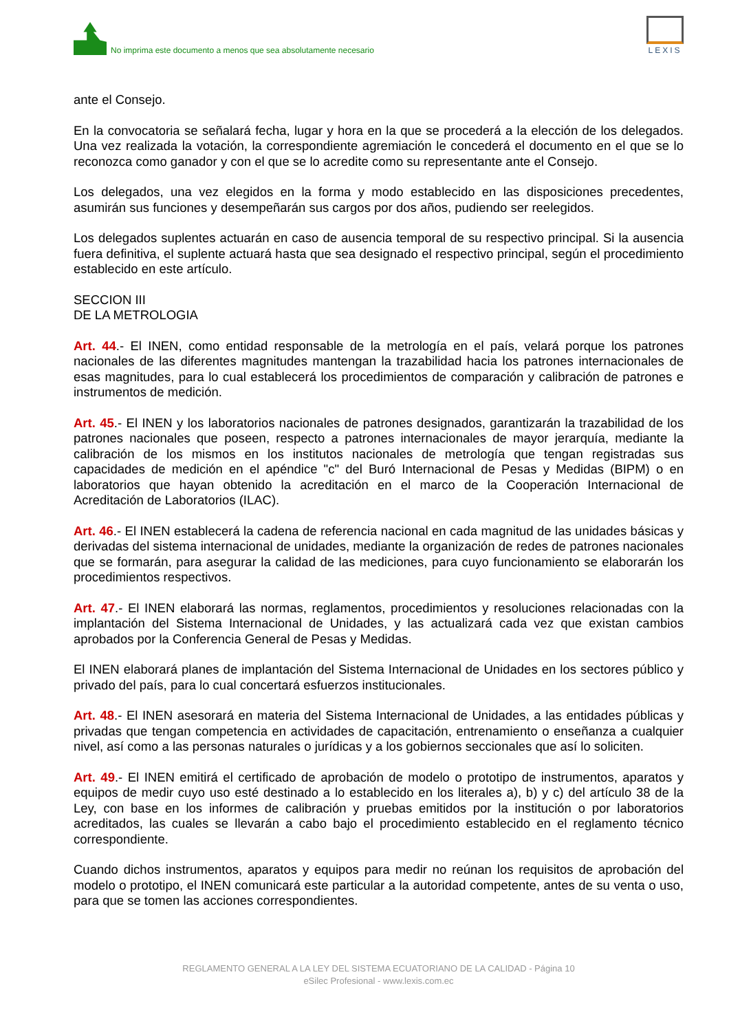No imprima este documento a menos que sea absolutamente necesario
LEXIS
ante el Consejo.
En la convocatoria se señalará fecha, lugar y hora en la que se procederá a la elección de los delegados. Una vez realizada la votación, la correspondiente agremiación le concederá el documento en el que se lo reconozca como ganador y con el que se lo acredite como su representante ante el Consejo.
Los delegados, una vez elegidos en la forma y modo establecido en las disposiciones precedentes, asumirán sus funciones y desempeñarán sus cargos por dos años, pudiendo ser reelegidos.
Los delegados suplentes actuarán en caso de ausencia temporal de su respectivo principal. Si la ausencia fuera definitiva, el suplente actuará hasta que sea designado el respectivo principal, según el procedimiento establecido en este artículo.
SECCION III
DE LA METROLOGIA
Art. 44.- El INEN, como entidad responsable de la metrología en el país, velará porque los patrones nacionales de las diferentes magnitudes mantengan la trazabilidad hacia los patrones internacionales de esas magnitudes, para lo cual establecerá los procedimientos de comparación y calibración de patrones e instrumentos de medición.
Art. 45.- El INEN y los laboratorios nacionales de patrones designados, garantizarán la trazabilidad de los patrones nacionales que poseen, respecto a patrones internacionales de mayor jerarquía, mediante la calibración de los mismos en los institutos nacionales de metrología que tengan registradas sus capacidades de medición en el apéndice "c" del Buró Internacional de Pesas y Medidas (BIPM) o en laboratorios que hayan obtenido la acreditación en el marco de la Cooperación Internacional de Acreditación de Laboratorios (ILAC).
Art. 46.- El INEN establecerá la cadena de referencia nacional en cada magnitud de las unidades básicas y derivadas del sistema internacional de unidades, mediante la organización de redes de patrones nacionales que se formarán, para asegurar la calidad de las mediciones, para cuyo funcionamiento se elaborarán los procedimientos respectivos.
Art. 47.- El INEN elaborará las normas, reglamentos, procedimientos y resoluciones relacionadas con la implantación del Sistema Internacional de Unidades, y las actualizará cada vez que existan cambios aprobados por la Conferencia General de Pesas y Medidas.
El INEN elaborará planes de implantación del Sistema Internacional de Unidades en los sectores público y privado del país, para lo cual concertará esfuerzos institucionales.
Art. 48.- El INEN asesorará en materia del Sistema Internacional de Unidades, a las entidades públicas y privadas que tengan competencia en actividades de capacitación, entrenamiento o enseñanza a cualquier nivel, así como a las personas naturales o jurídicas y a los gobiernos seccionales que así lo soliciten.
Art. 49.- El INEN emitirá el certificado de aprobación de modelo o prototipo de instrumentos, aparatos y equipos de medir cuyo uso esté destinado a lo establecido en los literales a), b) y c) del artículo 38 de la Ley, con base en los informes de calibración y pruebas emitidos por la institución o por laboratorios acreditados, las cuales se llevarán a cabo bajo el procedimiento establecido en el reglamento técnico correspondiente.
Cuando dichos instrumentos, aparatos y equipos para medir no reúnan los requisitos de aprobación del modelo o prototipo, el INEN comunicará este particular a la autoridad competente, antes de su venta o uso, para que se tomen las acciones correspondientes.
REGLAMENTO GENERAL A LA LEY DEL SISTEMA ECUATORIANO DE LA CALIDAD - Página 10
eSilec Profesional - www.lexis.com.ec